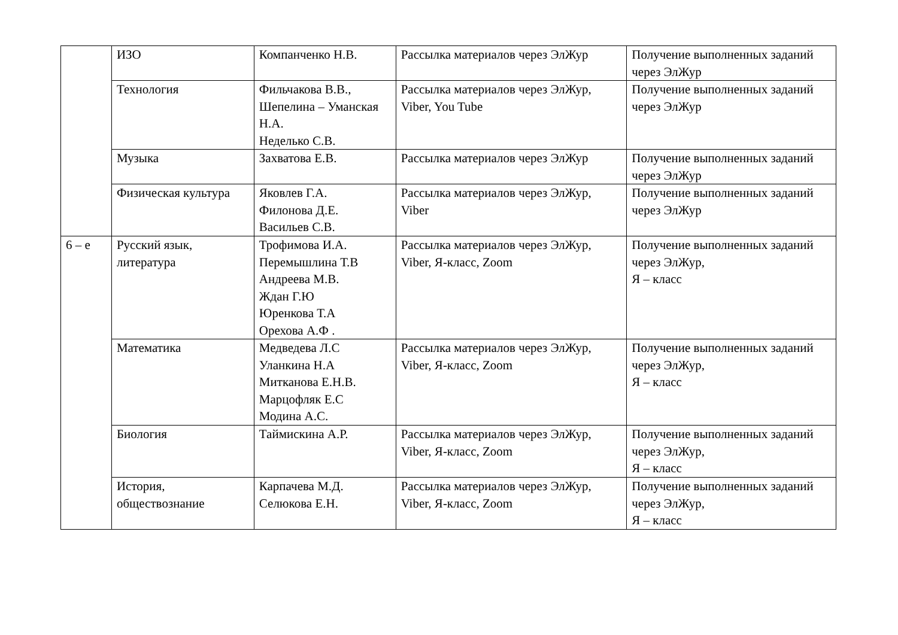| | ИЗО | Компанченко Н.В. | Рассылка материалов через ЭлЖур | Получение выполненных заданий через ЭлЖур |
| | Технология | Фильчакова В.В., Шепелина – Уманская Н.А. Неделько С.В. | Рассылка материалов через ЭлЖур, Viber, You Tube | Получение выполненных заданий через ЭлЖур |
| | Музыка | Захватова Е.В. | Рассылка материалов через ЭлЖур | Получение выполненных заданий через ЭлЖур |
| | Физическая культура | Яковлев Г.А. Филонова Д.Е. Васильев С.В. | Рассылка материалов через ЭлЖур, Viber | Получение выполненных заданий через ЭлЖур |
| 6 – е | Русский язык, литература | Трофимова И.А. Перемышлина Т.В Андреева М.В. Ждан Г.Ю Юренкова Т.А Орехова А.Ф . | Рассылка материалов через ЭлЖур, Viber, Я-класс, Zoom | Получение выполненных заданий через ЭлЖур, Я – класс |
| | Математика | Медведева Л.С Уланкина Н.А Митканова Е.Н.В. Марцофляк Е.С Модина А.С. | Рассылка материалов через ЭлЖур, Viber, Я-класс, Zoom | Получение выполненных заданий через ЭлЖур, Я – класс |
| | Биология | Таймискина А.Р. | Рассылка материалов через ЭлЖур, Viber, Я-класс, Zoom | Получение выполненных заданий через ЭлЖур, Я – класс |
| | История, обществознание | Карпачева М.Д. Селюкова Е.Н. | Рассылка материалов через ЭлЖур, Viber, Я-класс, Zoom | Получение выполненных заданий через ЭлЖур, Я – класс |